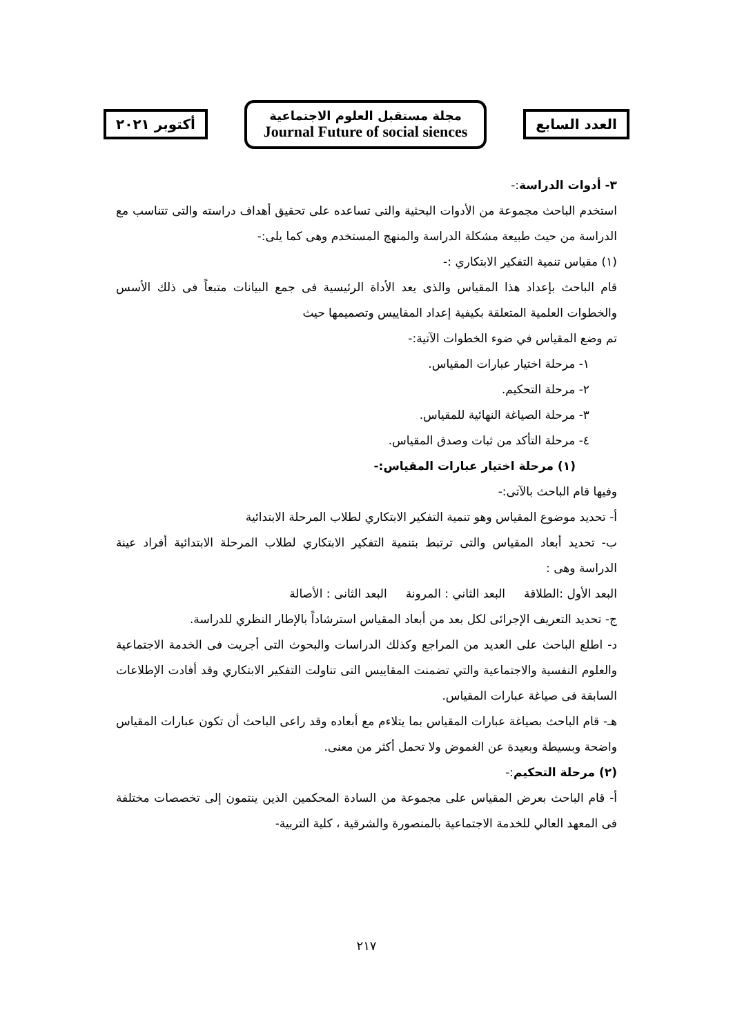أكتوبر ٢٠٢١
مجلة مستقبل العلوم الاجتماعية
Journal Future of social siences
العدد السابع
٣- أدوات الدراسة:-
استخدم الباحث مجموعة من الأدوات البحثية والتى تساعده على تحقيق أهداف دراسته والتى تتناسب مع الدراسة من حيث طبيعة مشكلة الدراسة والمنهج المستخدم وهى كما يلى:-
(١) مقياس تنمية التفكير الابتكاري :-
قام الباحث بإعداد هذا المقياس والذى يعد الأداة الرئيسية فى جمع البيانات متبعاً فى ذلك الأسس والخطوات العلمية المتعلقة بكيفية إعداد المقاييس وتصميمها حيث
تم وضع المقياس في ضوء الخطوات الآتية:-
١- مرحلة اختيار عبارات المقياس.
٢- مرحلة التحكيم.
٣- مرحلة الصياغة النهائية للمقياس.
٤- مرحلة التأكد من ثبات وصدق المقياس.
(١) مرحلة اختيار عبارات المقياس:-
وفيها قام الباحث بالآتى:-
أ- تحديد موضوع المقياس وهو تنمية التفكير الابتكاري لطلاب المرحلة الابتدائية
ب- تحديد أبعاد المقياس والتى ترتبط بتنمية التفكير الابتكاري لطلاب المرحلة الابتدائية أفراد عينة الدراسة وهى :
البعد الأول :الطلاقة البعد الثاني : المرونة البعد الثانى : الأصالة
ج- تحديد التعريف الإجرائى لكل بعد من أبعاد المقياس استرشاداً بالإطار النظري للدراسة.
د- اطلع الباحث على العديد من المراجع وكذلك الدراسات والبحوث التى أجريت فى الخدمة الاجتماعية والعلوم النفسية والاجتماعية والتي تضمنت المقاييس التى تناولت التفكير الابتكاري وقد أفادت الإطلاعات السابقة فى صياغة عبارات المقياس.
هـ- قام الباحث بصياغة عبارات المقياس بما يتلاءم مع أبعاده وقد راعى الباحث أن تكون عبارات المقياس واضحة وبسيطة وبعيدة عن الغموض ولا تحمل أكثر من معنى.
(٢) مرحلة التحكيم:-
أ- قام الباحث بعرض المقياس على مجموعة من السادة المحكمين الذين ينتمون إلى تخصصات مختلفة فى المعهد العالي للخدمة الاجتماعية بالمنصورة والشرقية ، كلية التربية-
٢١٧